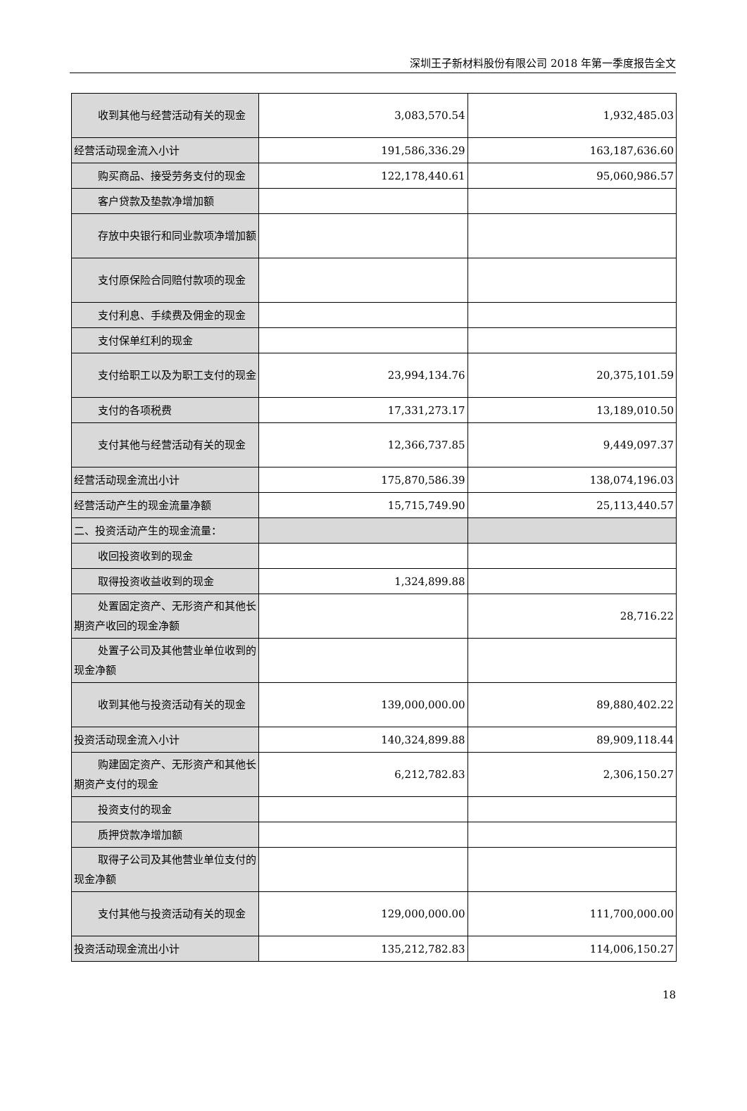深圳王子新材料股份有限公司 2018 年第一季度报告全文
| 收到其他与经营活动有关的现 金 | 3,083,570.54 | 1,932,485.03 |
| 经营活动现金流入小计 | 191,586,336.29 | 163,187,636.60 |
| 购买商品、接受劳务支付的现金 | 122,178,440.61 | 95,060,986.57 |
| 客户贷款及垫款净增加额 | | |
| 存放中央银行和同业款项净增 加额 | | |
| 支付原保险合同赔付款项的现 金 | | |
| 支付利息、手续费及佣金的现金 | | |
| 支付保单红利的现金 | | |
| 支付给职工以及为职工支付的 现金 | 23,994,134.76 | 20,375,101.59 |
| 支付的各项税费 | 17,331,273.17 | 13,189,010.50 |
| 支付其他与经营活动有关的现 金 | 12,366,737.85 | 9,449,097.37 |
| 经营活动现金流出小计 | 175,870,586.39 | 138,074,196.03 |
| 经营活动产生的现金流量净额 | 15,715,749.90 | 25,113,440.57 |
| 二、投资活动产生的现金流量： | | |
| 收回投资收到的现金 | | |
| 取得投资收益收到的现金 | 1,324,899.88 | |
| 处置固定资产、无形资产和其他 长期资产收回的现金净额 | | 28,716.22 |
| 处置子公司及其他营业单位收 到的现金净额 | | |
| 收到其他与投资活动有关的现 金 | 139,000,000.00 | 89,880,402.22 |
| 投资活动现金流入小计 | 140,324,899.88 | 89,909,118.44 |
| 购建固定资产、无形资产和其他 长期资产支付的现金 | 6,212,782.83 | 2,306,150.27 |
| 投资支付的现金 | | |
| 质押贷款净增加额 | | |
| 取得子公司及其他营业单位支 付的现金净额 | | |
| 支付其他与投资活动有关的现 金 | 129,000,000.00 | 111,700,000.00 |
| 投资活动现金流出小计 | 135,212,782.83 | 114,006,150.27 |
18